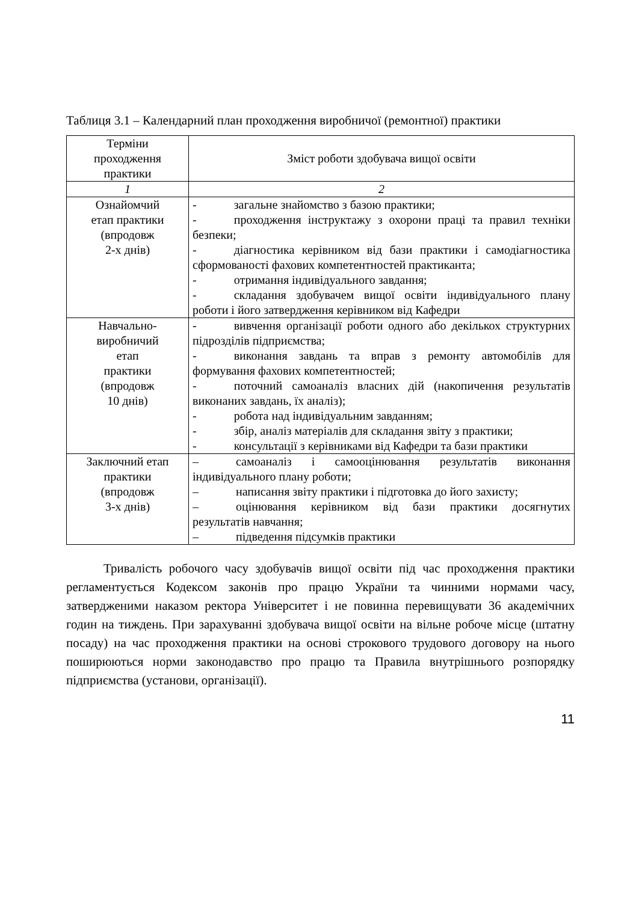Таблиця 3.1 – Календарний план проходження виробничої (ремонтної) практики
| Терміни проходження практики | Зміст роботи здобувача вищої освіти |
| --- | --- |
| 1 | 2 |
| Ознайомчий етап практики (впродовж 2-х днів) | - загальне знайомство з базою практики; - проходження інструктажу з охорони праці та правил техніки безпеки; - діагностика керівником від бази практики і самодіагностика сформованості фахових компетентностей практиканта; - отримання індивідуального завдання; - складання здобувачем вищої освіти індивідуального плану роботи і його затвердження керівником від Кафедри |
| Навчально- виробничий етап практики (впродовж 10 днів) | - вивчення організації роботи одного або декількох структурних підрозділів підприємства; - виконання завдань та вправ з ремонту автомобілів для формування фахових компетентностей; - поточний самоаналіз власних дій (накопичення результатів виконаних завдань, їх аналіз); - робота над індивідуальним завданням; - збір, аналіз матеріалів для складання звіту з практики; - консультації з керівниками від Кафедри та бази практики |
| Заключний етап практики (впродовж 3-х днів) | – самоаналіз і самооцінювання результатів виконання індивідуального плану роботи; – написання звіту практики і підготовка до його захисту; – оцінювання керівником від бази практики досягнутих результатів навчання; – підведення підсумків практики |
Тривалість робочого часу здобувачів вищої освіти під час проходження практики регламентується Кодексом законів про працю України та чинними нормами часу, затвердженими наказом ректора Університет і не повинна перевищувати 36 академічних годин на тиждень. При зарахуванні здобувача вищої освіти на вільне робоче місце (штатну посаду) на час проходження практики на основі строкового трудового договору на нього поширюються норми законодавство про працю та Правила внутрішнього розпорядку підприємства (установи, організації).
11